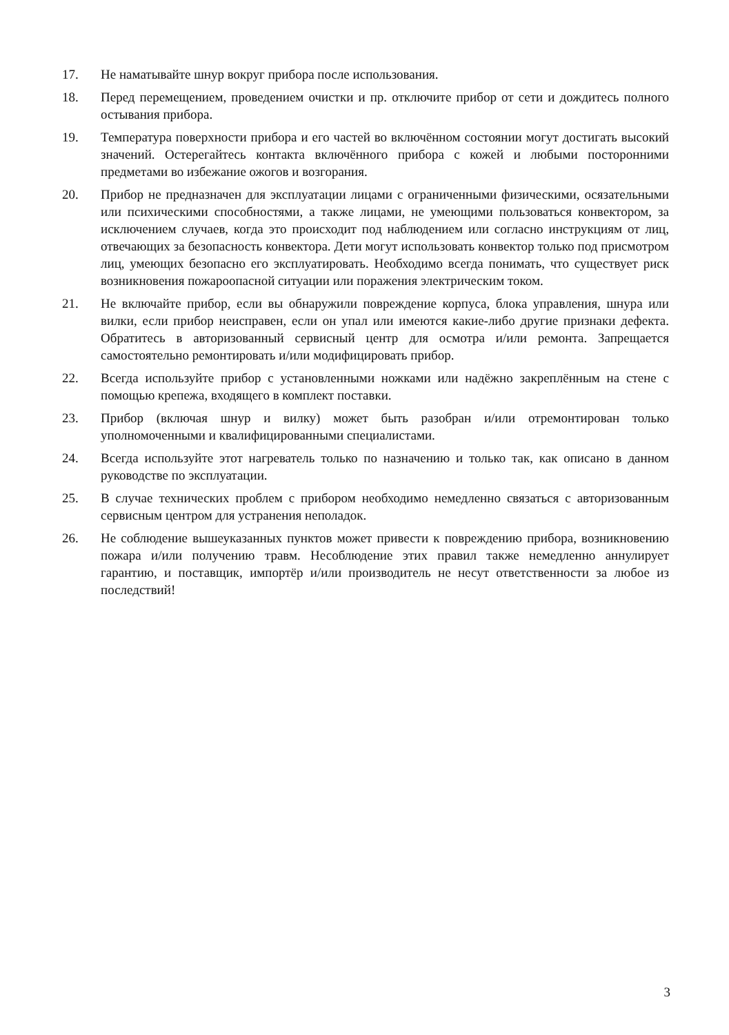17. Не наматывайте шнур вокруг прибора после использования.
18. Перед перемещением, проведением очистки и пр. отключите прибор от сети и дождитесь полного остывания прибора.
19. Температура поверхности прибора и его частей во включённом состоянии могут достигать высокий значений. Остерегайтесь контакта включённого прибора с кожей и любыми посторонними предметами во избежание ожогов и возгорания.
20. Прибор не предназначен для эксплуатации лицами с ограниченными физическими, осязательными или психическими способностями, а также лицами, не умеющими пользоваться конвектором, за исключением случаев, когда это происходит под наблюдением или согласно инструкциям от лиц, отвечающих за безопасность конвектора. Дети могут использовать конвектор только под присмотром лиц, умеющих безопасно его эксплуатировать. Необходимо всегда понимать, что существует риск возникновения пожароопасной ситуации или поражения электрическим током.
21. Не включайте прибор, если вы обнаружили повреждение корпуса, блока управления, шнура или вилки, если прибор неисправен, если он упал или имеются какие-либо другие признаки дефекта. Обратитесь в авторизованный сервисный центр для осмотра и/или ремонта. Запрещается самостоятельно ремонтировать и/или модифицировать прибор.
22. Всегда используйте прибор с установленными ножками или надёжно закреплённым на стене с помощью крепежа, входящего в комплект поставки.
23. Прибор (включая шнур и вилку) может быть разобран и/или отремонтирован только уполномоченными и квалифицированными специалистами.
24. Всегда используйте этот нагреватель только по назначению и только так, как описано в данном руководстве по эксплуатации.
25. В случае технических проблем с прибором необходимо немедленно связаться с авторизованным сервисным центром для устранения неполадок.
26. Не соблюдение вышеуказанных пунктов может привести к повреждению прибора, возникновению пожара и/или получению травм. Несоблюдение этих правил также немедленно аннулирует гарантию, и поставщик, импортёр и/или производитель не несут ответственности за любое из последствий!
3